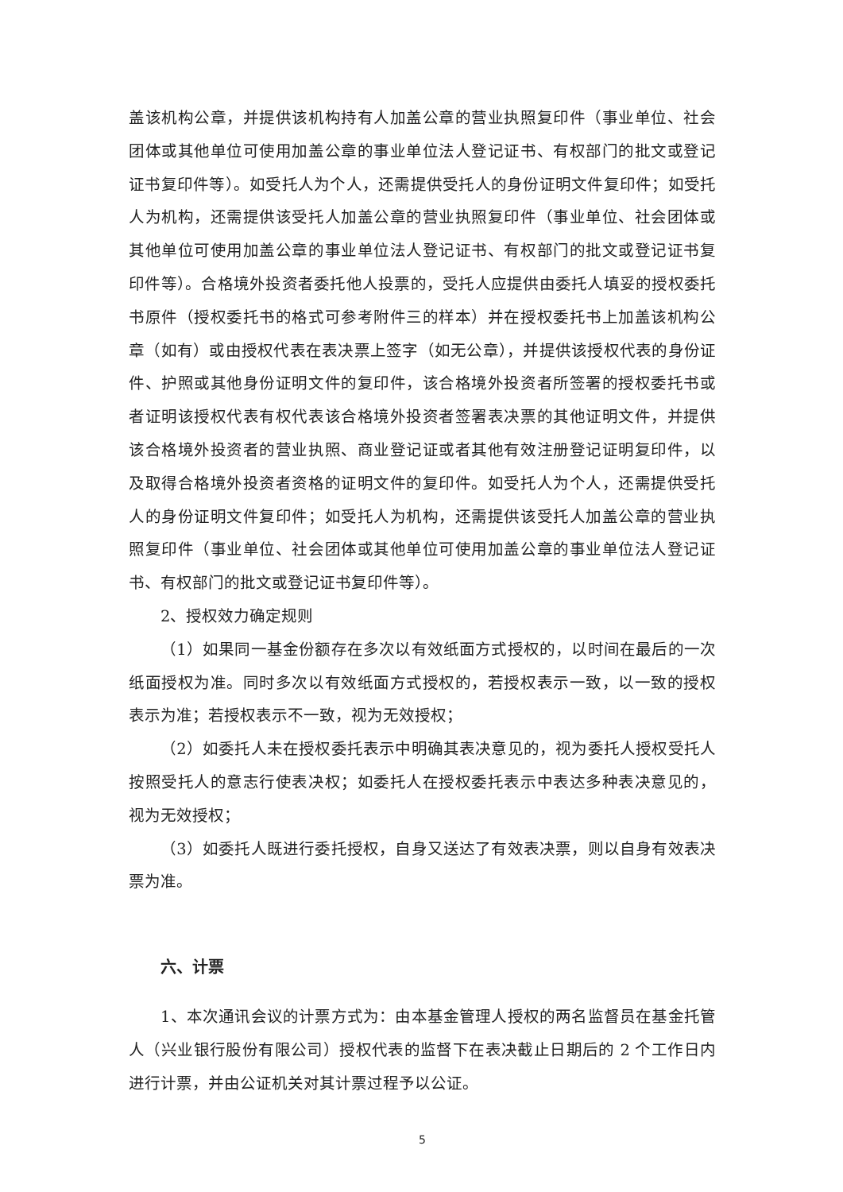盖该机构公章，并提供该机构持有人加盖公章的营业执照复印件（事业单位、社会团体或其他单位可使用加盖公章的事业单位法人登记证书、有权部门的批文或登记证书复印件等）。如受托人为个人，还需提供受托人的身份证明文件复印件；如受托人为机构，还需提供该受托人加盖公章的营业执照复印件（事业单位、社会团体或其他单位可使用加盖公章的事业单位法人登记证书、有权部门的批文或登记证书复印件等）。合格境外投资者委托他人投票的，受托人应提供由委托人填妥的授权委托书原件（授权委托书的格式可参考附件三的样本）并在授权委托书上加盖该机构公章（如有）或由授权代表在表决票上签字（如无公章），并提供该授权代表的身份证件、护照或其他身份证明文件的复印件，该合格境外投资者所签署的授权委托书或者证明该授权代表有权代表该合格境外投资者签署表决票的其他证明文件，并提供该合格境外投资者的营业执照、商业登记证或者其他有效注册登记证明复印件，以及取得合格境外投资者资格的证明文件的复印件。如受托人为个人，还需提供受托人的身份证明文件复印件；如受托人为机构，还需提供该受托人加盖公章的营业执照复印件（事业单位、社会团体或其他单位可使用加盖公章的事业单位法人登记证书、有权部门的批文或登记证书复印件等）。
2、授权效力确定规则
（1）如果同一基金份额存在多次以有效纸面方式授权的，以时间在最后的一次纸面授权为准。同时多次以有效纸面方式授权的，若授权表示一致，以一致的授权表示为准；若授权表示不一致，视为无效授权；
（2）如委托人未在授权委托表示中明确其表决意见的，视为委托人授权受托人按照受托人的意志行使表决权；如委托人在授权委托表示中表达多种表决意见的，视为无效授权；
（3）如委托人既进行委托授权，自身又送达了有效表决票，则以自身有效表决票为准。
六、计票
1、本次通讯会议的计票方式为：由本基金管理人授权的两名监督员在基金托管人（兴业银行股份有限公司）授权代表的监督下在表决截止日期后的 2 个工作日内进行计票，并由公证机关对其计票过程予以公证。
5